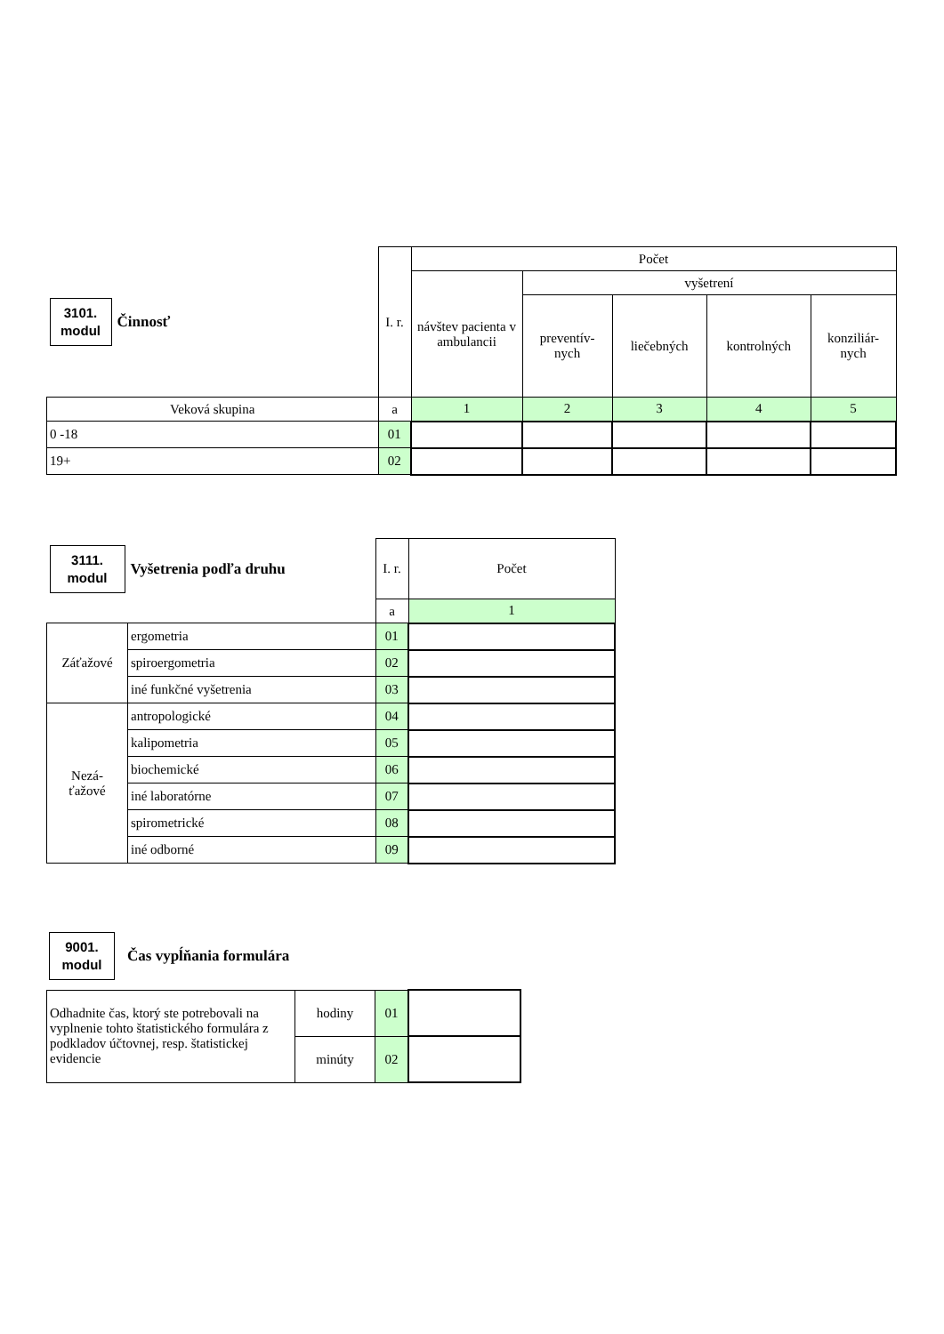| 3101. modul | Činnosť | I. r. | Počet | | | | |
| | | | návštev pacienta v ambulancii | vyšetrení | | | |
| | | | | preventív- nych | liečebných | kontrolných | konziliár- nych |
| Veková skupina | | a | 1 | 2 | 3 | 4 | 5 |
| 0 -18 | | 01 | | | | | |
| 19+ | | 02 | | | | | |
| 3111. modul | Vyšetrenia podľa druhu | I. r. | Počet |
| | | a | 1 |
| Záťažové | ergometria | 01 | |
| | spiroergometria | 02 | |
| | iné funkčné vyšetrenia | 03 | |
| Nezá- ťažové | antropologické | 04 | |
| | kalipometria | 05 | |
| | biochemické | 06 | |
| | iné laboratórne | 07 | |
| | spirometrické | 08 | |
| | iné odborné | 09 | |
9001.
modul
Čas vypĺňania formulára
| Odhadnite čas, ktorý ste potrebovali na vyplnenie tohto štatistického formulára z podkladov účtovnej, resp. štatistickej evidencie | hodiny | 01 | |
| | minúty | 02 | |